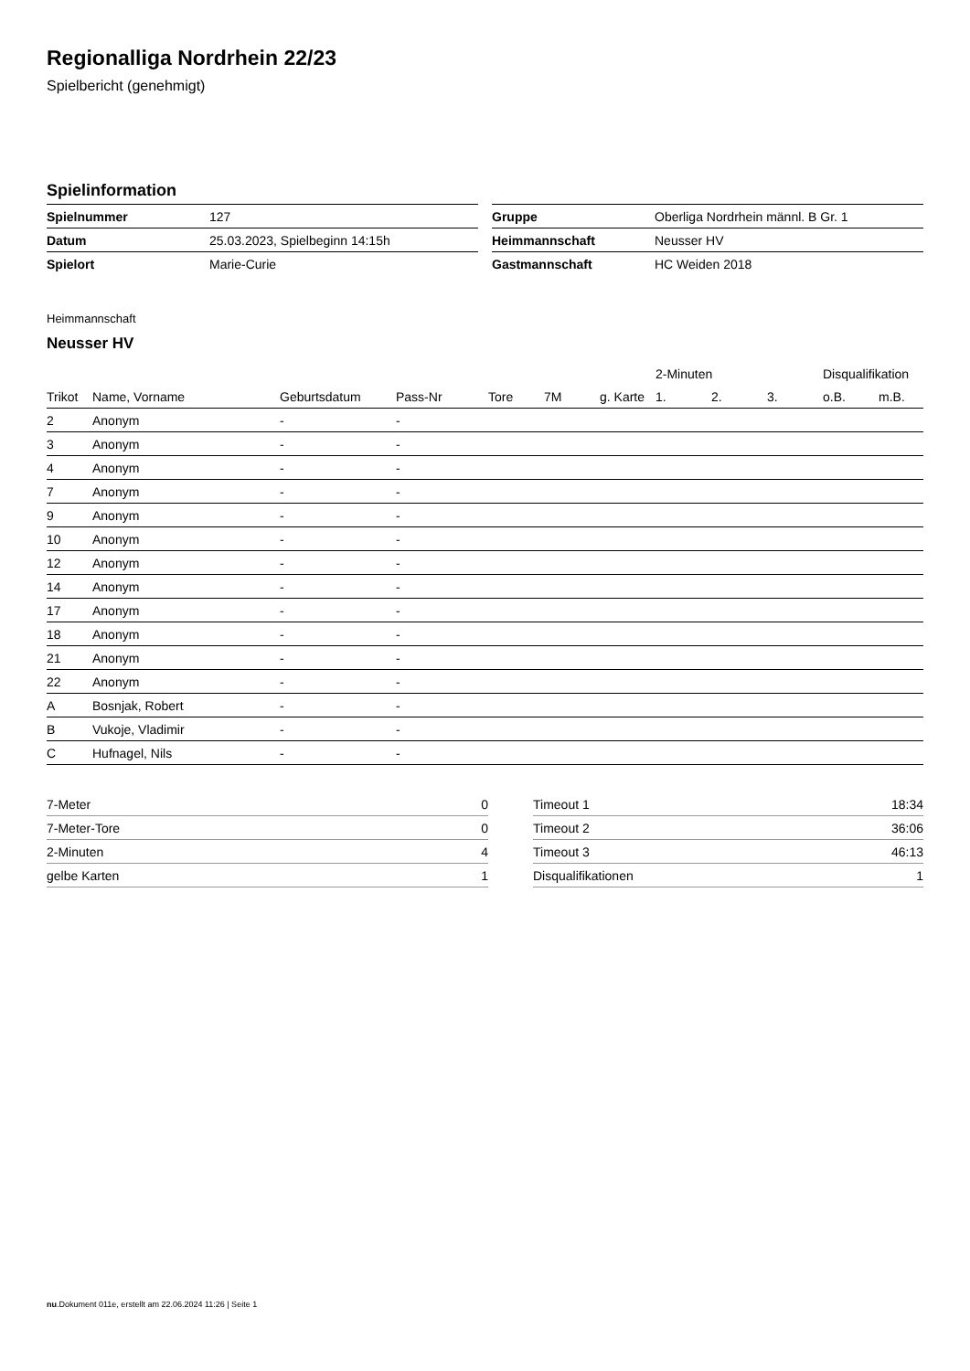Regionalliga Nordrhein 22/23
Spielbericht (genehmigt)
Spielinformation
| Spielnummer | 127 |
| Datum | 25.03.2023, Spielbeginn 14:15h |
| Spielort | Marie-Curie |
| Gruppe | Oberliga Nordrhein männl. B Gr. 1 |
| Heimmannschaft | Neusser HV |
| Gastmannschaft | HC Weiden 2018 |
Heimmannschaft
Neusser HV
| | | | | | | | 2-Minuten | | | Disqualifikation | |
| --- | --- | --- | --- | --- | --- | --- | --- | --- | --- | --- | --- |
| Trikot | Name, Vorname | Geburtsdatum | Pass-Nr | Tore | 7M | g. Karte | 1. | 2. | 3. | o.B. | m.B. |
| 2 | Anonym | - | - | | | | | | | | |
| 3 | Anonym | - | - | | | | | | | | |
| 4 | Anonym | - | - | | | | | | | | |
| 7 | Anonym | - | - | | | | | | | | |
| 9 | Anonym | - | - | | | | | | | | |
| 10 | Anonym | - | - | | | | | | | | |
| 12 | Anonym | - | - | | | | | | | | |
| 14 | Anonym | - | - | | | | | | | | |
| 17 | Anonym | - | - | | | | | | | | |
| 18 | Anonym | - | - | | | | | | | | |
| 21 | Anonym | - | - | | | | | | | | |
| 22 | Anonym | - | - | | | | | | | | |
| A | Bosnjak, Robert | - | - | | | | | | | | |
| B | Vukoje, Vladimir | - | - | | | | | | | | |
| C | Hufnagel, Nils | - | - | | | | | | | | |
| 7-Meter | 0 |
| 7-Meter-Tore | 0 |
| 2-Minuten | 4 |
| gelbe Karten | 1 |
| Timeout 1 | 18:34 |
| Timeout 2 | 36:06 |
| Timeout 3 | 46:13 |
| Disqualifikationen | 1 |
nu.Dokument 011e, erstellt am 22.06.2024 11:26 | Seite 1